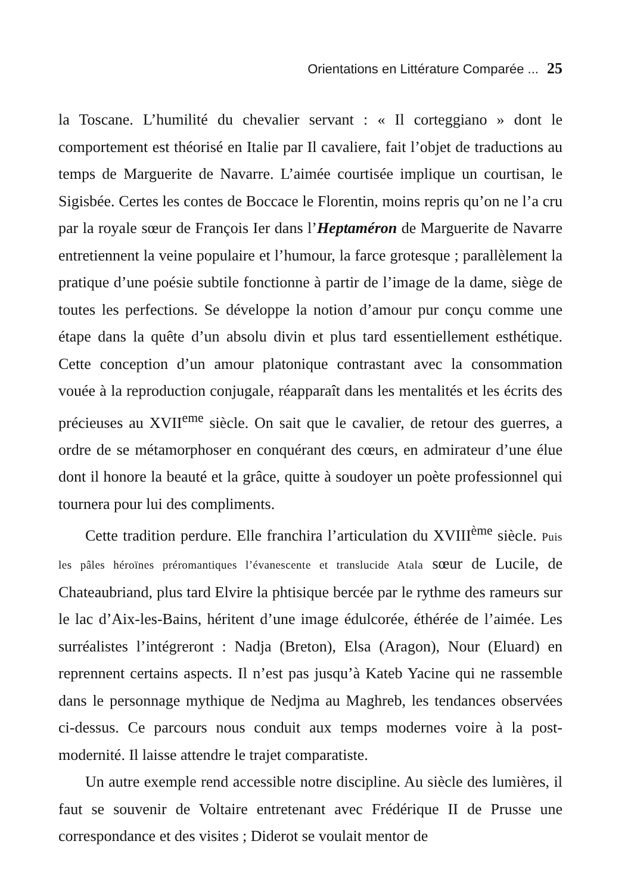Orientations en Littérature Comparée ... 25
la Toscane. L’humilité du chevalier servant : « Il corteggiano » dont le comportement est théorisé en Italie par Il cavaliere, fait l’objet de traductions au temps de Marguerite de Navarre. L’aimée courtisée implique un courtisan, le Sigisbée. Certes les contes de Boccace le Florentin, moins repris qu’on ne l’a cru par la royale sœur de François Ier dans l’Heptaméron de Marguerite de Navarre entretiennent la veine populaire et l’humour, la farce grotesque ; parallèlement la pratique d’une poésie subtile fonctionne à partir de l’image de la dame, siège de toutes les perfections. Se développe la notion d’amour pur conçu comme une étape dans la quête d’un absolu divin et plus tard essentiellement esthétique. Cette conception d’un amour platonique contrastant avec la consommation vouée à la reproduction conjugale, réapparaît dans les mentalités et les écrits des précieuses au XVII<sup>eme</sup> siècle. On sait que le cavalier, de retour des guerres, a ordre de se métamorphoser en conquérant des cœurs, en admirateur d’une élue dont il honore la beauté et la grâce, quitte à soudoyer un poète professionnel qui tournera pour lui des compliments.
Cette tradition perdure. Elle franchira l’articulation du XVIII<sup>ème</sup> siècle. Puis les pâles héroïnes préromantiques l’évanescente et translucide Atala sœur de Lucile, de Chateaubriand, plus tard Elvire la phtisique bercée par le rythme des rameurs sur le lac d’Aix-les-Bains, héritent d’une image édulcorée, éthérée de l’aimée. Les surréalistes l’intégreront : Nadja (Breton), Elsa (Aragon), Nour (Eluard) en reprennent certains aspects. Il n’est pas jusqu’à Kateb Yacine qui ne rassemble dans le personnage mythique de Nedjma au Maghreb, les tendances observées ci-dessus. Ce parcours nous conduit aux temps modernes voire à la post-modernité. Il laisse attendre le trajet comparatiste.
Un autre exemple rend accessible notre discipline. Au siècle des lumières, il faut se souvenir de Voltaire entretenant avec Frédérique II de Prusse une correspondance et des visites ; Diderot se voulait mentor de